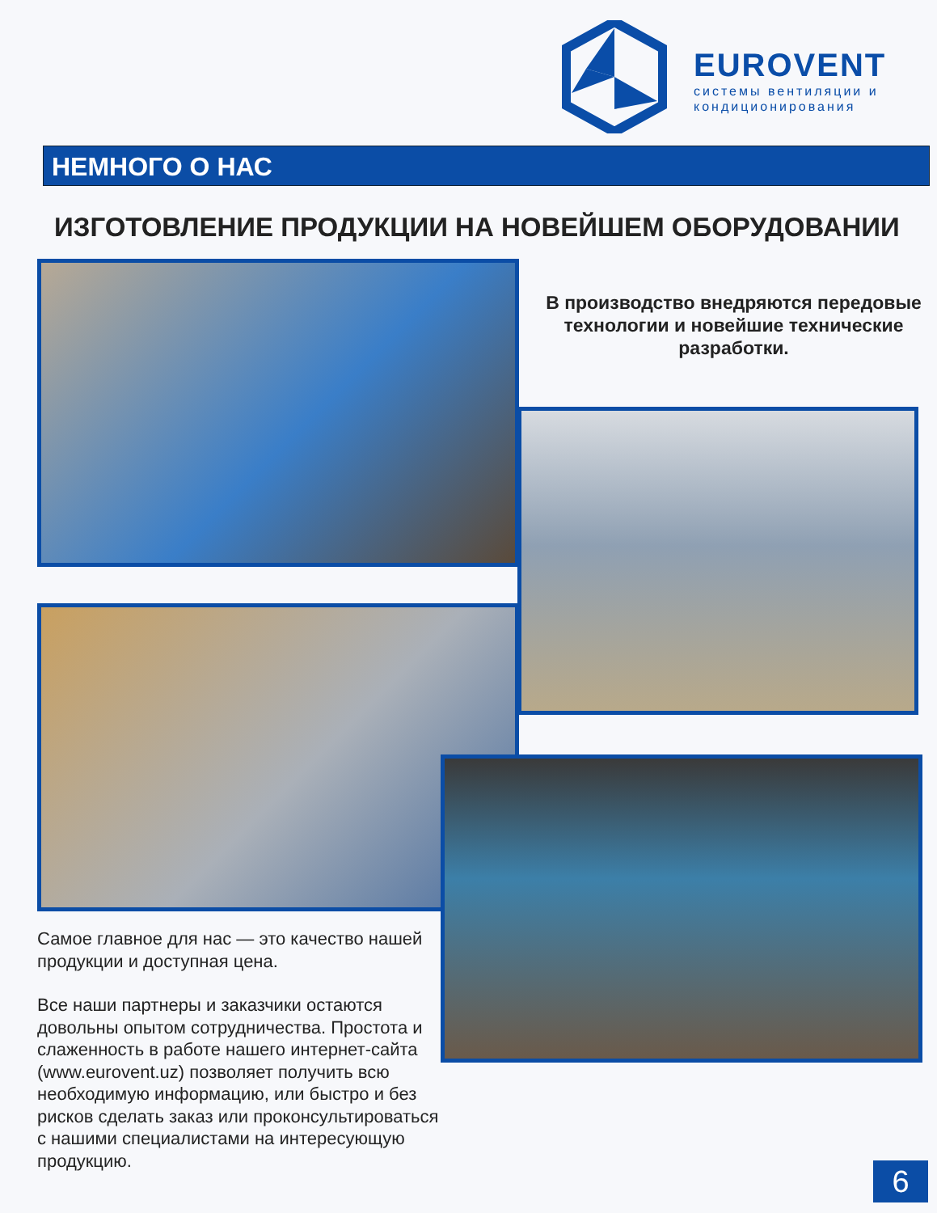EUROVENT
системы вентиляции и
кондиционирования
НЕМНОГО О НАС
ИЗГОТОВЛЕНИЕ ПРОДУКЦИИ НА НОВЕЙШЕМ ОБОРУДОВАНИИ
В производство внедряются передовые технологии и новейшие технические разработки.
Самое главное для нас — это качество нашей продукции и доступная цена.
Все наши партнеры и заказчики остаются довольны опытом сотрудничества. Простота и слаженность в работе нашего интернет-сайта (www.eurovent.uz) позволяет получить всю необходимую информацию, или быстро и без рисков сделать заказ или проконсультироваться с нашими специалистами на интересующую продукцию.
6